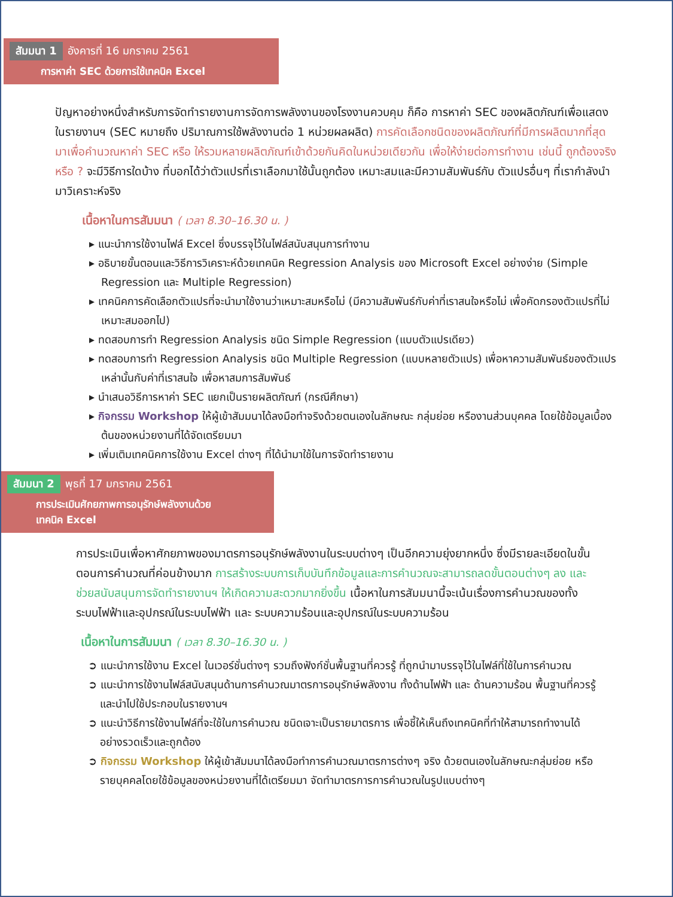สัมมนา 1 อังคารที่ 16 มกราคม 2561
การหาค่า SEC ด้วยการใช้เทคนิค Excel
ปัญหาอย่างหนึ่งสำหรับการจัดทำรายงานการจัดการพลังงานของโรงงานควบคุม ก็คือ การหาค่า SEC ของผลิตภัณฑ์เพื่อแสดงในรายงานฯ (SEC หมายถึง ปริมาณการใช้พลังงานต่อ 1 หน่วยผลผลิต) การคัดเลือกชนิดของผลิตภัณฑ์ที่มีการผลิตมากที่สุดมาเพื่อคำนวณหาค่า SEC หรือ ให้รวมหลายผลิตภัณฑ์เข้าด้วยกันคิดในหน่วยเดียวกัน เพื่อให้ง่ายต่อการทำงาน เช่นนี้ ถูกต้องจริงหรือ ? จะมีวิธีการใดบ้าง ที่บอกได้ว่าตัวแปรที่เราเลือกมาใช้นั้นถูกต้อง เหมาะสมและมีความสัมพันธ์กับ ตัวแปรอื่นๆ ที่เรากำลังนำมาวิเคราะห์จริง
เนื้อหาในการสัมมนา ( เวลา 8.30–16.30 น. )
▸ แนะนำการใช้งานไฟล์ Excel ซึ่งบรรจุไว้ในไฟล์สนับสนุนการทำงาน
▸ อธิบายขั้นตอนและวิธีการวิเคราะห์ด้วยเทคนิค Regression Analysis ของ Microsoft Excel อย่างง่าย (Simple Regression และ Multiple Regression)
▸ เทคนิคการคัดเลือกตัวแปรที่จะนำมาใช้งานว่าเหมาะสมหรือไม่ (มีความสัมพันธ์กับค่าที่เราสนใจหรือไม่ เพื่อคัดกรองตัวแปรที่ไม่เหมาะสมออกไป)
▸ ทดสอบการทำ Regression Analysis ชนิด Simple Regression (แบบตัวแปรเดียว)
▸ ทดสอบการทำ Regression Analysis ชนิด Multiple Regression (แบบหลายตัวแปร) เพื่อหาความสัมพันธ์ของตัวแปรเหล่านั้นกับค่าที่เราสนใจ เพื่อหาสมการสัมพันธ์
▸ นำเสนอวิธีการหาค่า SEC แยกเป็นรายผลิตภัณฑ์ (กรณีศึกษา)
▸ กิจกรรม Workshop ให้ผู้เข้าสัมมนาได้ลงมือทำจริงด้วยตนเองในลักษณะ กลุ่มย่อย หรืองานส่วนบุคคล โดยใช้ข้อมูลเบื้องต้นของหน่วยงานที่ได้จัดเตรียมมา
▸ เพิ่มเติมเทคนิคการใช้งาน Excel ต่างๆ ที่ได้นำมาใช้ในการจัดทำรายงาน
สัมมนา 2 พุธที่ 17 มกราคม 2561
การประเมินศักยภาพการอนุรักษ์พลังงานด้วย
เทคนิค Excel
การประเมินเพื่อหาศักยภาพของมาตรการอนุรักษ์พลังงานในระบบต่างๆ เป็นอีกความยุ่งยากหนึ่ง ซึ่งมีรายละเอียดในขั้นตอนการคำนวณที่ค่อนข้างมาก การสร้างระบบการเก็บบันทึกข้อมูลและการคำนวณจะสามารถลดขั้นตอนต่างๆ ลง และช่วยสนับสนุนการจัดทำรายงานฯ ให้เกิดความสะดวกมากยิ่งขึ้น เนื้อหาในการสัมมนานี้จะเน้นเรื่องการคำนวณของทั้งระบบไฟฟ้าและอุปกรณ์ในระบบไฟฟ้า และ ระบบความร้อนและอุปกรณ์ในระบบความร้อน
เนื้อหาในการสัมมนา ( เวลา 8.30–16.30 น. )
➲ แนะนำการใช้งาน Excel ในเวอร์ชั่นต่างๆ รวมถึงฟังก์ชั่นพื้นฐานที่ควรรู้ ที่ถูกนำมาบรรจุไว้ในไฟล์ที่ใช้ในการคำนวณ
➲ แนะนำการใช้งานไฟล์สนับสนุนด้านการคำนวณมาตรการอนุรักษ์พลังงาน ทั้งด้านไฟฟ้า และ ด้านความร้อน พื้นฐานที่ควรรู้และนำไปใช้ประกอบในรายงานฯ
➲ แนะนำวิธีการใช้งานไฟล์ที่จะใช้ในการคำนวณ ชนิดเจาะเป็นรายมาตรการ เพื่อชี้ให้เห็นถึงเทคนิคที่ทำให้สามารถทำงานได้อย่างรวดเร็วและถูกต้อง
➲ กิจกรรม Workshop ให้ผู้เข้าสัมมนาได้ลงมือทำการคำนวณมาตรการต่างๆ จริง ด้วยตนเองในลักษณะกลุ่มย่อย หรือ รายบุคคลโดยใช้ข้อมูลของหน่วยงานที่ได้เตรียมมา จัดทำมาตรการการคำนวณในรูปแบบต่างๆ